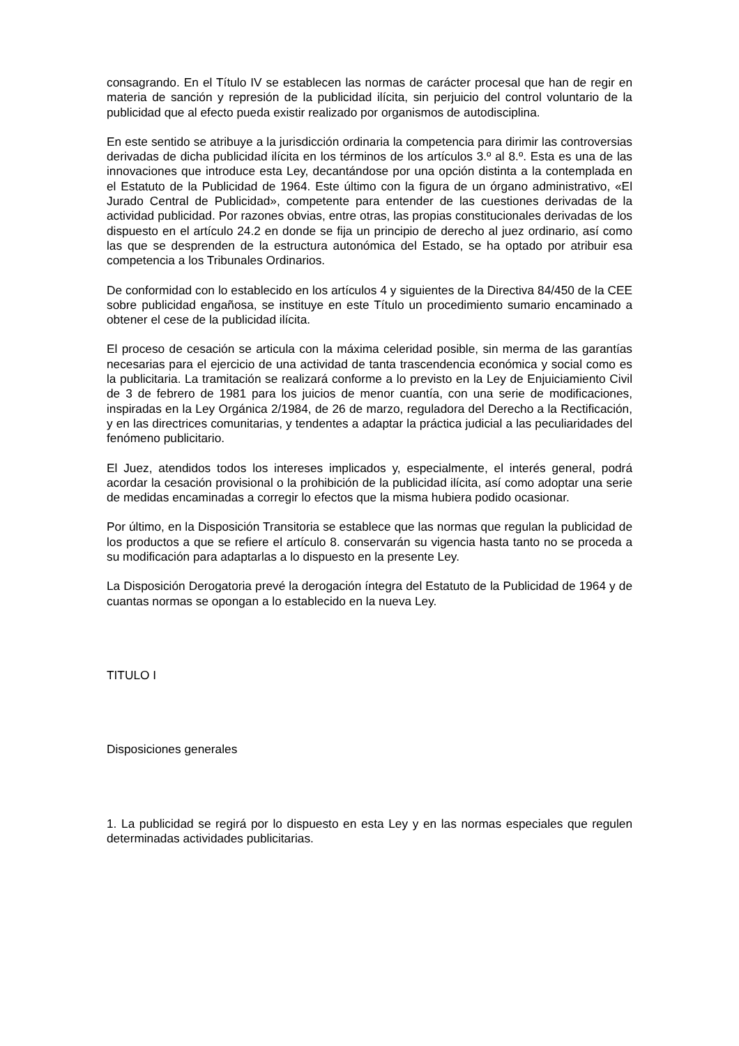consagrando. En el Título IV se establecen las normas de carácter procesal que han de regir en materia de sanción y represión de la publicidad ilícita, sin perjuicio del control voluntario de la publicidad que al efecto pueda existir realizado por organismos de autodisciplina.
En este sentido se atribuye a la jurisdicción ordinaria la competencia para dirimir las controversias derivadas de dicha publicidad ilícita en los términos de los artículos 3.º al 8.º. Esta es una de las innovaciones que introduce esta Ley, decantándose por una opción distinta a la contemplada en el Estatuto de la Publicidad de 1964. Este último con la figura de un órgano administrativo, «El Jurado Central de Publicidad», competente para entender de las cuestiones derivadas de la actividad publicidad. Por razones obvias, entre otras, las propias constitucionales derivadas de los dispuesto en el artículo 24.2 en donde se fija un principio de derecho al juez ordinario, así como las que se desprenden de la estructura autonómica del Estado, se ha optado por atribuir esa competencia a los Tribunales Ordinarios.
De conformidad con lo establecido en los artículos 4 y siguientes de la Directiva 84/450 de la CEE sobre publicidad engañosa, se instituye en este Título un procedimiento sumario encaminado a obtener el cese de la publicidad ilícita.
El proceso de cesación se articula con la máxima celeridad posible, sin merma de las garantías necesarias para el ejercicio de una actividad de tanta trascendencia económica y social como es la publicitaria. La tramitación se realizará conforme a lo previsto en la Ley de Enjuiciamiento Civil de 3 de febrero de 1981 para los juicios de menor cuantía, con una serie de modificaciones, inspiradas en la Ley Orgánica 2/1984, de 26 de marzo, reguladora del Derecho a la Rectificación, y en las directrices comunitarias, y tendentes a adaptar la práctica judicial a las peculiaridades del fenómeno publicitario.
El Juez, atendidos todos los intereses implicados y, especialmente, el interés general, podrá acordar la cesación provisional o la prohibición de la publicidad ilícita, así como adoptar una serie de medidas encaminadas a corregir lo efectos que la misma hubiera podido ocasionar.
Por último, en la Disposición Transitoria se establece que las normas que regulan la publicidad de los productos a que se refiere el artículo 8. conservarán su vigencia hasta tanto no se proceda a su modificación para adaptarlas a lo dispuesto en la presente Ley.
La Disposición Derogatoria prevé la derogación íntegra del Estatuto de la Publicidad de 1964 y de cuantas normas se opongan a lo establecido en la nueva Ley.
TITULO I
Disposiciones generales
1. La publicidad se regirá por lo dispuesto en esta Ley y en las normas especiales que regulen determinadas actividades publicitarias.